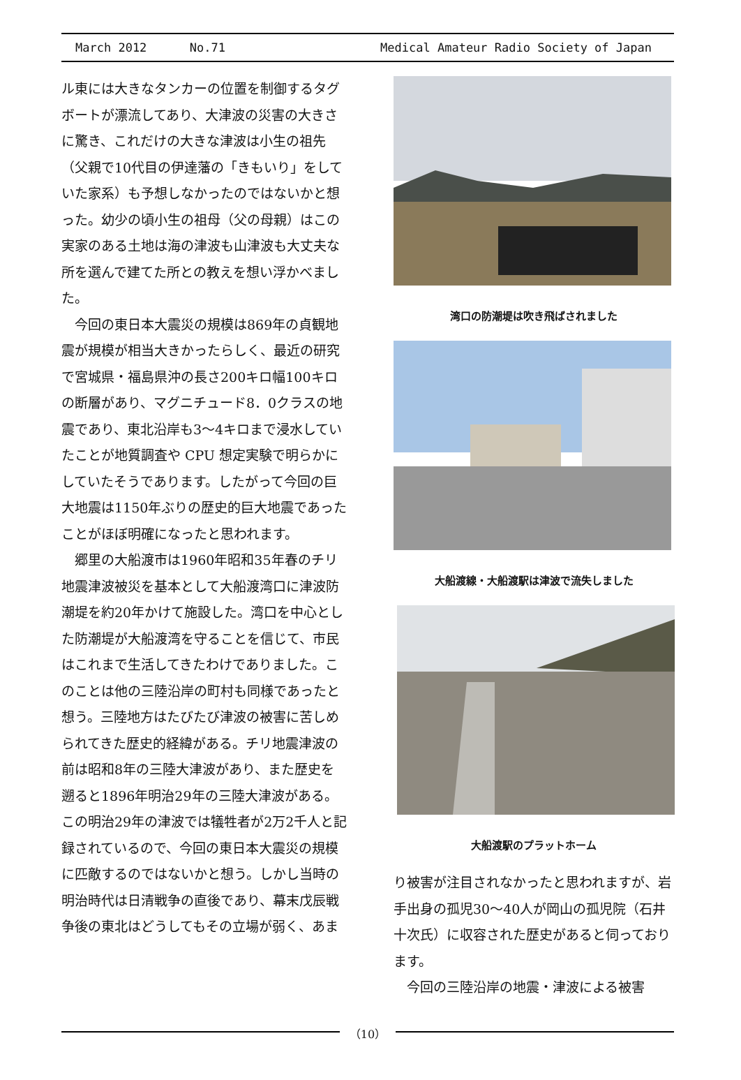March 2012 No.71 Medical Amateur Radio Society of Japan
ル東には大きなタンカーの位置を制御するタグボートが漂流してあり、大津波の災害の大きさに驚き、これだけの大きな津波は小生の祖先（父親で10代目の伊達藩の「きもいり」をしていた家系）も予想しなかったのではないかと想った。幼少の頃小生の祖母（父の母親）はこの実家のある土地は海の津波も山津波も大丈夫な所を選んで建てた所との教えを想い浮かべました。
　今回の東日本大震災の規模は869年の貞観地震が規模が相当大きかったらしく、最近の研究で宮城県・福島県沖の長さ200キロ幅100キロの断層があり、マグニチュード8．0クラスの地震であり、東北沿岸も3〜4キロまで浸水していたことが地質調査や CPU 想定実験で明らかにしていたそうであります。したがって今回の巨大地震は1150年ぶりの歴史的巨大地震であったことがほぼ明確になったと思われます。
　郷里の大船渡市は1960年昭和35年春のチリ地震津波被災を基本として大船渡湾口に津波防潮堤を約20年かけて施設した。湾口を中心とした防潮堤が大船渡湾を守ることを信じて、市民はこれまで生活してきたわけでありました。このことは他の三陸沿岸の町村も同様であったと想う。三陸地方はたびたび津波の被害に苦しめられてきた歴史的経緯がある。チリ地震津波の前は昭和8年の三陸大津波があり、また歴史を遡ると1896年明治29年の三陸大津波がある。この明治29年の津波では犠牲者が2万2千人と記録されているので、今回の東日本大震災の規模に匹敵するのではないかと想う。しかし当時の明治時代は日清戦争の直後であり、幕末戊辰戦争後の東北はどうしてもその立場が弱く、あま
湾口の防潮堤は吹き飛ばされました
大船渡線・大船渡駅は津波で流失しました
大船渡駅のプラットホーム
り被害が注目されなかったと思われますが、岩手出身の孤児30〜40人が岡山の孤児院（石井十次氏）に収容された歴史があると伺っております。
　今回の三陸沿岸の地震・津波による被害
（10）